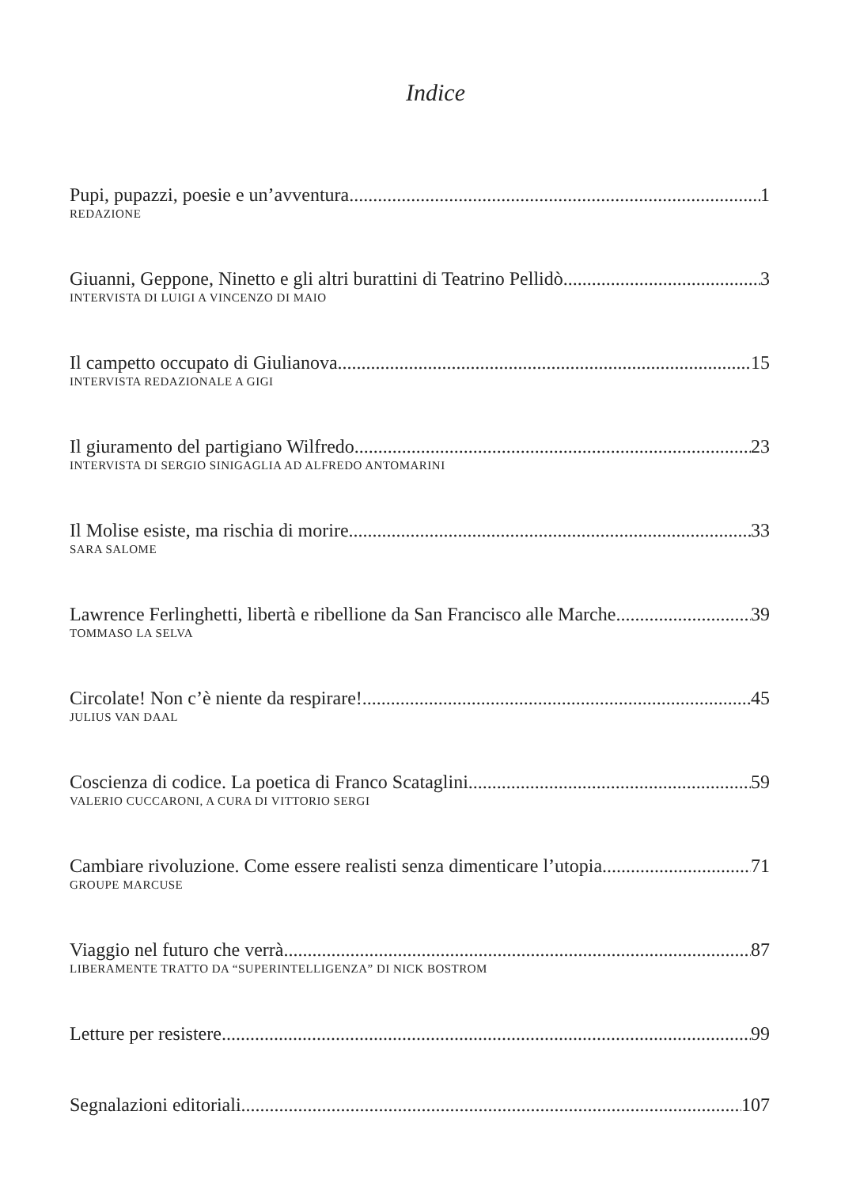Indice
Pupi, pupazzi, poesie e un’avventura 1
REDAZIONE
Giuanni, Geppone, Ninetto e gli altri burattini di Teatrino Pellidò 3
INTERVISTA DI LUIGI A VINCENZO DI MAIO
Il campetto occupato di Giulianova 15
INTERVISTA REDAZIONALE A GIGI
Il giuramento del partigiano Wilfredo 23
INTERVISTA DI SERGIO SINIGAGLIA AD ALFREDO ANTOMARINI
Il Molise esiste, ma rischia di morire 33
SARA SALOME
Lawrence Ferlinghetti, libertà e ribellione da San Francisco alle Marche 39
TOMMASO LA SELVA
Circolate! Non c’è niente da respirare! 45
JULIUS VAN DAAL
Coscienza di codice. La poetica di Franco Scataglini 59
VALERIO CUCCARONI, A CURA DI VITTORIO SERGI
Cambiare rivoluzione. Come essere realisti senza dimenticare l’utopia 71
GROUPE MARCUSE
Viaggio nel futuro che verrà 87
LIBERAMENTE TRATTO DA “SUPERINTELLIGENZA” DI NICK BOSTROM
Letture per resistere 99
Segnalazioni editoriali 107